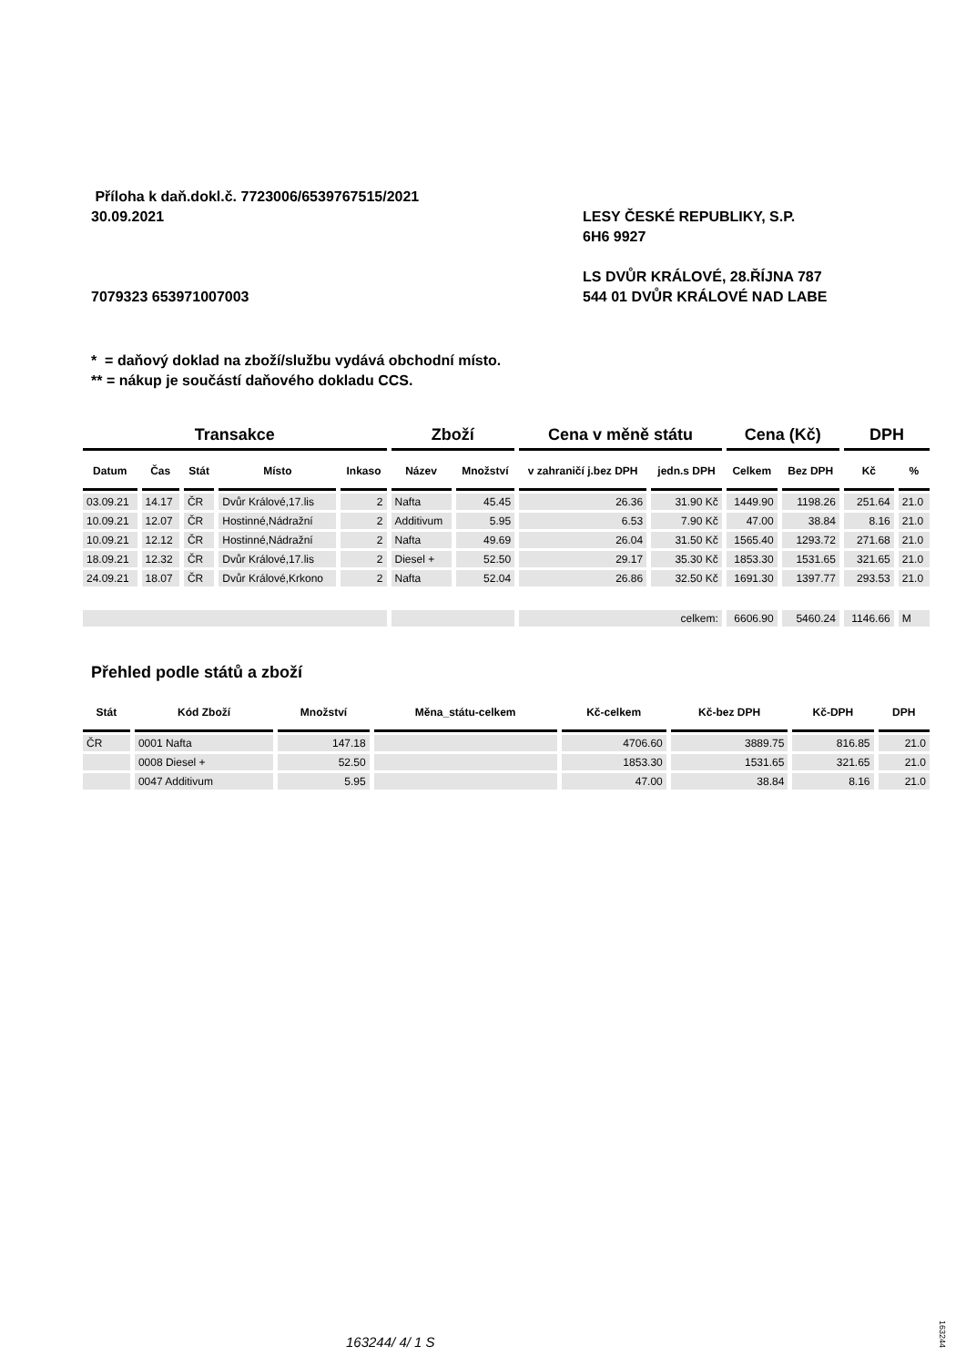Příloha k daň.dokl.č. 7723006/6539767515/2021
30.09.2021 LESY ČESKÉ REPUBLIKY, S.P.
6H6 9927
LS DVŮR KRÁLOVÉ, 28.ŘÍJNA 787
7079323 653971007003 544 01 DVŮR KRÁLOVÉ NAD LABE
* = daňový doklad na zboží/službu vydává obchodní místo.
** = nákup je součástí daňového dokladu CCS.
| Transakce | | | | | Zboží | | Cena v měně státu | | Cena (Kč) | | DPH | |
| --- | --- | --- | --- | --- | --- | --- | --- | --- | --- | --- | --- | --- |
| Datum | Čas | Stát | Místo | Inkaso | Název | Množství | v zahraničí j.bez DPH | jedn.s DPH | Celkem | Bez DPH | Kč | % |
| 03.09.21 | 14.17 | ČR | Dvůr Králové,17.lis | 2 | Nafta | 45.45 | 26.36 | 31.90 Kč | 1449.90 | 1198.26 | 251.64 | 21.0 |
| 10.09.21 | 12.07 | ČR | Hostinné,Nádražní | 2 | Additivum | 5.95 | 6.53 | 7.90 Kč | 47.00 | 38.84 | 8.16 | 21.0 |
| 10.09.21 | 12.12 | ČR | Hostinné,Nádražní | 2 | Nafta | 49.69 | 26.04 | 31.50 Kč | 1565.40 | 1293.72 | 271.68 | 21.0 |
| 18.09.21 | 12.32 | ČR | Dvůr Králové,17.lis | 2 | Diesel + | 52.50 | 29.17 | 35.30 Kč | 1853.30 | 1531.65 | 321.65 | 21.0 |
| 24.09.21 | 18.07 | ČR | Dvůr Králové,Krkono | 2 | Nafta | 52.04 | 26.86 | 32.50 Kč | 1691.30 | 1397.77 | 293.53 | 21.0 |
| | | | | | | | celkem: | | 6606.90 | 5460.24 | 1146.66 | M |
Přehled podle států a zboží
| Stát | Kód Zboží | Množství | Měna_státu-celkem | Kč-celkem | Kč-bez DPH | Kč-DPH | DPH |
| --- | --- | --- | --- | --- | --- | --- | --- |
| ČR | 0001 Nafta | 147.18 | | 4706.60 | 3889.75 | 816.85 | 21.0 |
| | 0008 Diesel + | 52.50 | | 1853.30 | 1531.65 | 321.65 | 21.0 |
| | 0047 Additivum | 5.95 | | 47.00 | 38.84 | 8.16 | 21.0 |
163244/ 4/ 1 S
163244